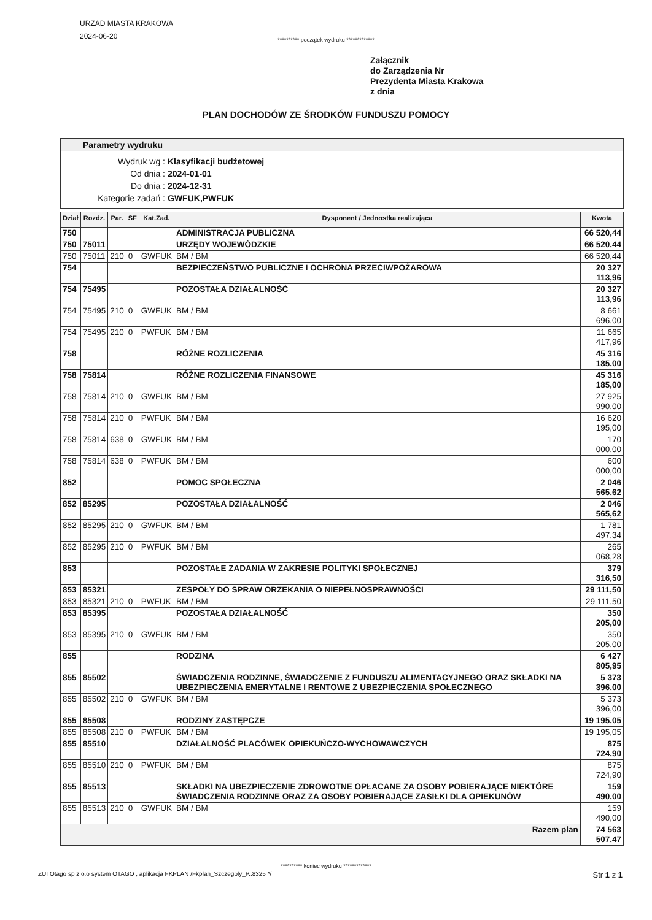URZAD MIASTA KRAKOWA
2024-06-20
********** początek wydruku *************
Załącznik
do Zarządzenia Nr
Prezydenta Miasta Krakowa
z dnia
PLAN DOCHODÓW ZE ŚRODKÓW FUNDUSZU POMOCY
Parametry wydruku
Wydruk wg :
Klasyfikacji budżetowej
Od dnia :
2024-01-01
Do dnia :
2024-12-31
Kategorie zadań :
GWFUK,PWFUK
| Dział | Rozdz. | Par. | SF | Kat.Zad. | Dysponent / Jednostka realizująca | Kwota |
| --- | --- | --- | --- | --- | --- | --- |
| 750 | | | | | ADMINISTRACJA PUBLICZNA | 66 520,44 |
| 750 | 75011 | | | | URZĘDY WOJEWÓDZKIE | 66 520,44 |
| 750 | 75011 | 210 | 0 | GWFUK | BM / BM | 66 520,44 |
| 754 | | | | | BEZPIECZEŃSTWO PUBLICZNE I OCHRONA PRZECIWPOŻAROWA | 20 327 113,96 |
| 754 | 75495 | | | | POZOSTAŁA DZIAŁALNOŚĆ | 20 327 113,96 |
| 754 | 75495 | 210 | 0 | GWFUK | BM / BM | 8 661 696,00 |
| 754 | 75495 | 210 | 0 | PWFUK | BM / BM | 11 665 417,96 |
| 758 | | | | | RÓŻNE ROZLICZENIA | 45 316 185,00 |
| 758 | 75814 | | | | RÓŻNE ROZLICZENIA FINANSOWE | 45 316 185,00 |
| 758 | 75814 | 210 | 0 | GWFUK | BM / BM | 27 925 990,00 |
| 758 | 75814 | 210 | 0 | PWFUK | BM / BM | 16 620 195,00 |
| 758 | 75814 | 638 | 0 | GWFUK | BM / BM | 170 000,00 |
| 758 | 75814 | 638 | 0 | PWFUK | BM / BM | 600 000,00 |
| 852 | | | | | POMOC SPOŁECZNA | 2 046 565,62 |
| 852 | 85295 | | | | POZOSTAŁA DZIAŁALNOŚĆ | 2 046 565,62 |
| 852 | 85295 | 210 | 0 | GWFUK | BM / BM | 1 781 497,34 |
| 852 | 85295 | 210 | 0 | PWFUK | BM / BM | 265 068,28 |
| 853 | | | | | POZOSTAŁE ZADANIA W ZAKRESIE POLITYKI SPOŁECZNEJ | 379 316,50 |
| 853 | 85321 | | | | ZESPOŁY DO SPRAW ORZEKANIA O NIEPEŁNOSPRAWNOŚCI | 29 111,50 |
| 853 | 85321 | 210 | 0 | PWFUK | BM / BM | 29 111,50 |
| 853 | 85395 | | | | POZOSTAŁA DZIAŁALNOŚĆ | 350 205,00 |
| 853 | 85395 | 210 | 0 | GWFUK | BM / BM | 350 205,00 |
| 855 | | | | | RODZINA | 6 427 805,95 |
| 855 | 85502 | | | | ŚWIADCZENIA RODZINNE, ŚWIADCZENIE Z FUNDUSZU ALIMENTACYJNEGO ORAZ SKŁADKI NA UBEZPIECZENIA EMERYTALNE I RENTOWE Z UBEZPIECZENIA SPOŁECZNEGO | 5 373 396,00 |
| 855 | 85502 | 210 | 0 | GWFUK | BM / BM | 5 373 396,00 |
| 855 | 85508 | | | | RODZINY ZASTĘPCZE | 19 195,05 |
| 855 | 85508 | 210 | 0 | PWFUK | BM / BM | 19 195,05 |
| 855 | 85510 | | | | DZIAŁALNOŚĆ PLACÓWEK OPIEKUŃCZO-WYCHOWAWCZYCH | 875 724,90 |
| 855 | 85510 | 210 | 0 | PWFUK | BM / BM | 875 724,90 |
| 855 | 85513 | | | | SKŁADKI NA UBEZPIECZENIE ZDROWOTNE OPŁACANE ZA OSOBY POBIERAJĄCE NIEKTÓRE ŚWIADCZENIA RODZINNE ORAZ ZA OSOBY POBIERAJĄCE ZASIŁKI DLA OPIEKUNÓW | 159 490,00 |
| 855 | 85513 | 210 | 0 | GWFUK | BM / BM | 159 490,00 |
| Razem plan | | | | | | 74 563 507,47 |
********** koniec wydruku *************
ZUI Otago sp z o.o system OTAGO , aplikacja FKPLAN /Fkplan_Szczegoly_P..8325 */ Str 1 z 1